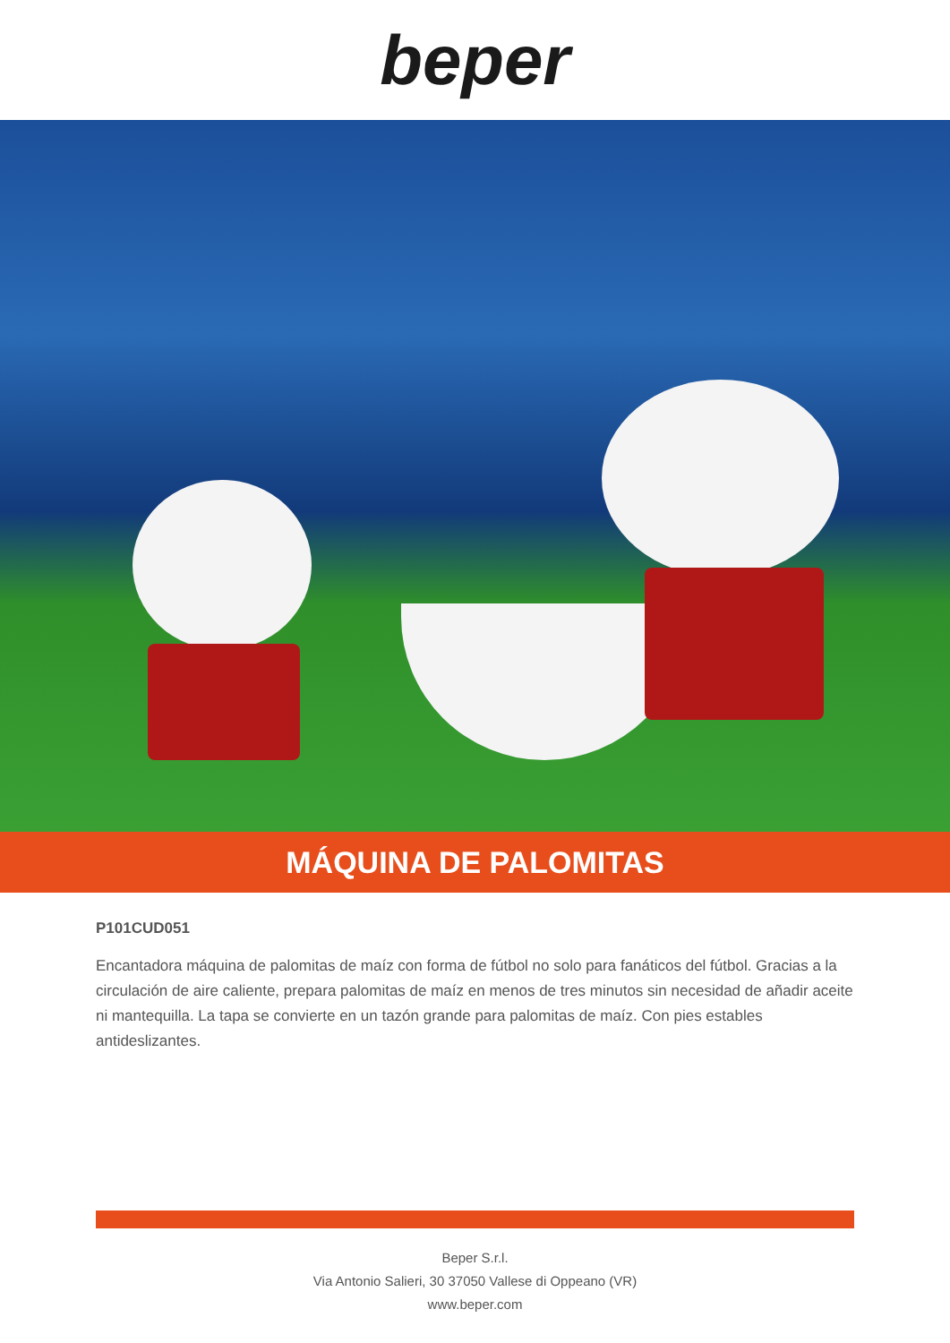beper
MÁQUINA DE PALOMITAS
P101CUD051
Encantadora máquina de palomitas de maíz con forma de fútbol no solo para fanáticos del fútbol. Gracias a la circulación de aire caliente, prepara palomitas de maíz en menos de tres minutos sin necesidad de añadir aceite ni mantequilla. La tapa se convierte en un tazón grande para palomitas de maíz. Con pies estables antideslizantes.
Beper S.r.l.
Via Antonio Salieri, 30 37050 Vallese di Oppeano (VR)
www.beper.com